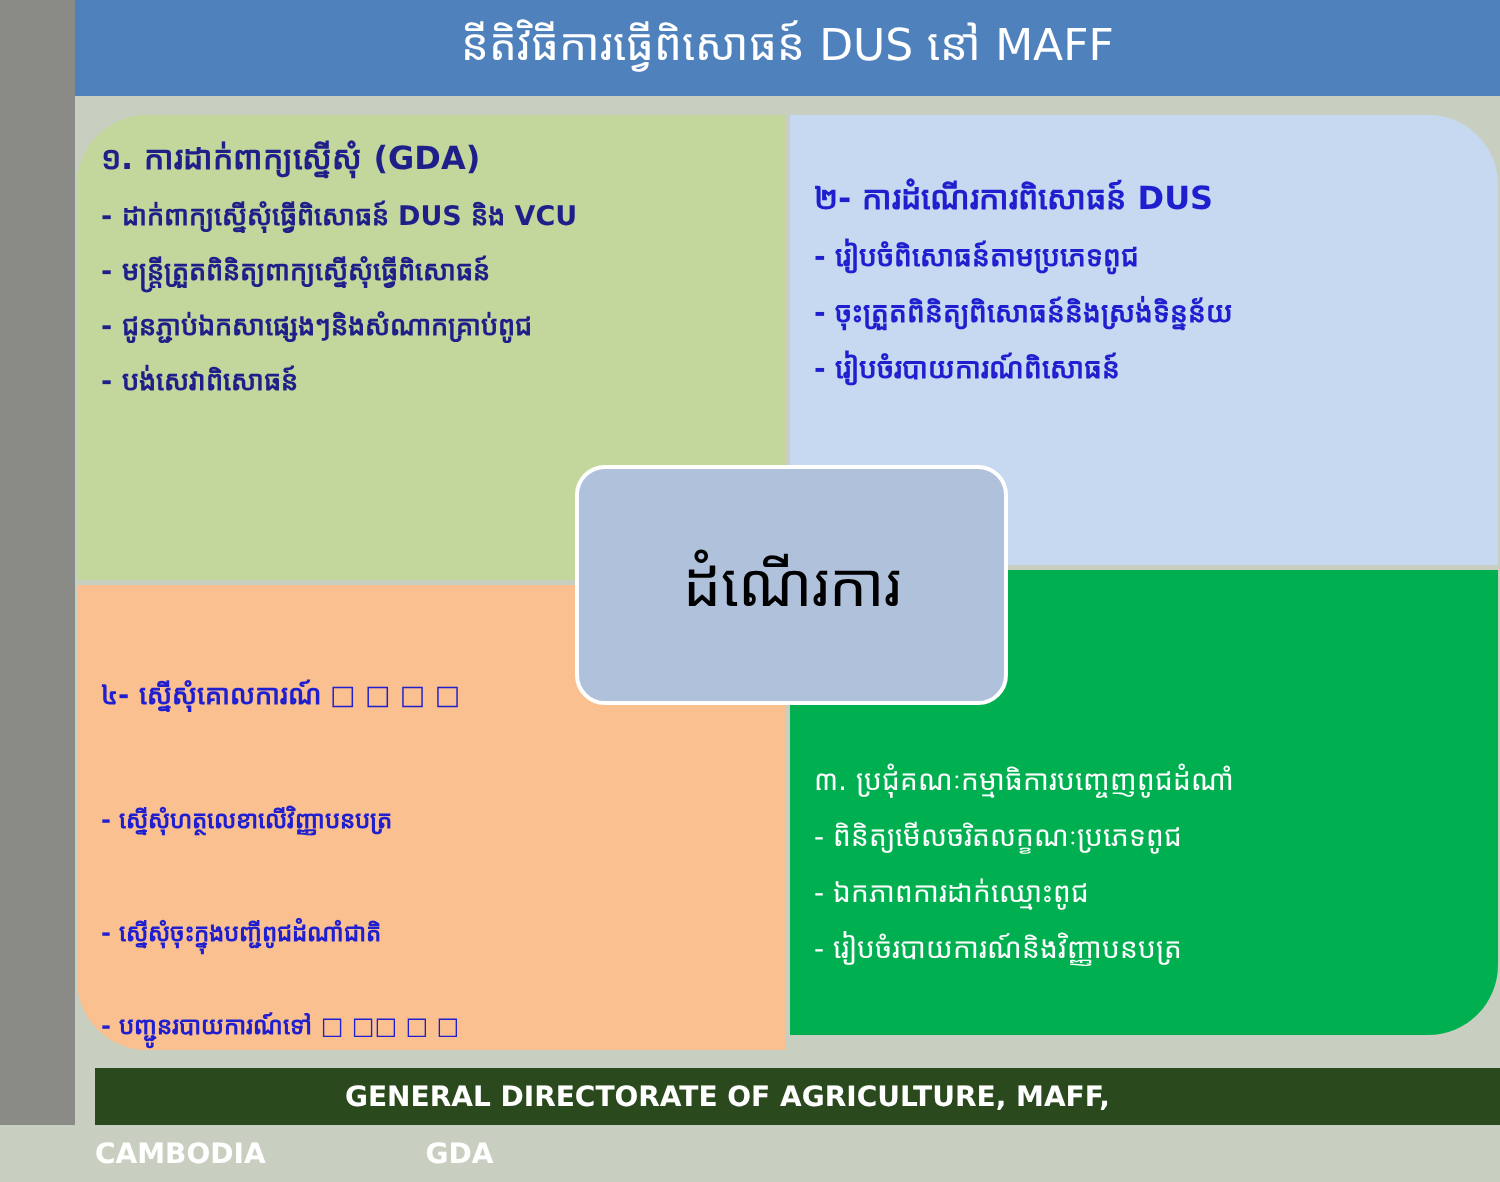នីតិវិធីការធ្វើពិសោធន៍ DUS នៅ MAFF
១. ការដាក់ពាក្យស្នើសុំ (GDA)
- ដាក់ពាក្យស្នើសុំធ្វើពិសោធន៍ DUS និង VCU
- មន្ត្រីត្រួតពិនិត្យពាក្យស្នើសុំធ្វើពិសោធន៍
- ជូនភ្ជាប់ឯកសាផ្សេងៗនិងសំណាកគ្រាប់ពូជ
- បង់សេវាពិសោធន៍
២- ការដំណើរការពិសោធន៍ DUS
- រៀបចំពិសោធន៍តាមប្រភេទពូជ
- ចុះត្រួតពិនិត្យពិសោធន៍និងស្រង់ទិន្នន័យ
- រៀបចំរបាយការណ៍ពិសោធន៍
៤- ស្នើសុំគោលការណ៍ □ □ □ □
- ស្នើសុំហត្ថលេខាលើវិញ្ញាបនបត្រ
- ស្នើសុំចុះក្នុងបញ្ជីពូជដំណាំជាតិ
- បញ្ជូនរបាយការណ៍ទៅ □ □□ □ □
៣. ប្រជុំគណៈកម្មាធិការបញ្ចេញពូជដំណាំ
- ពិនិត្យមើលចរិតលក្ខណៈប្រភេទពូជ
- ឯកភាពការដាក់ឈ្មោះពូជ
- រៀបចំរបាយការណ៍និងវិញ្ញាបនបត្រ
ដំណើរការ
GENERAL DIRECTORATE OF AGRICULTURE, MAFF, CAMBODIA GDA